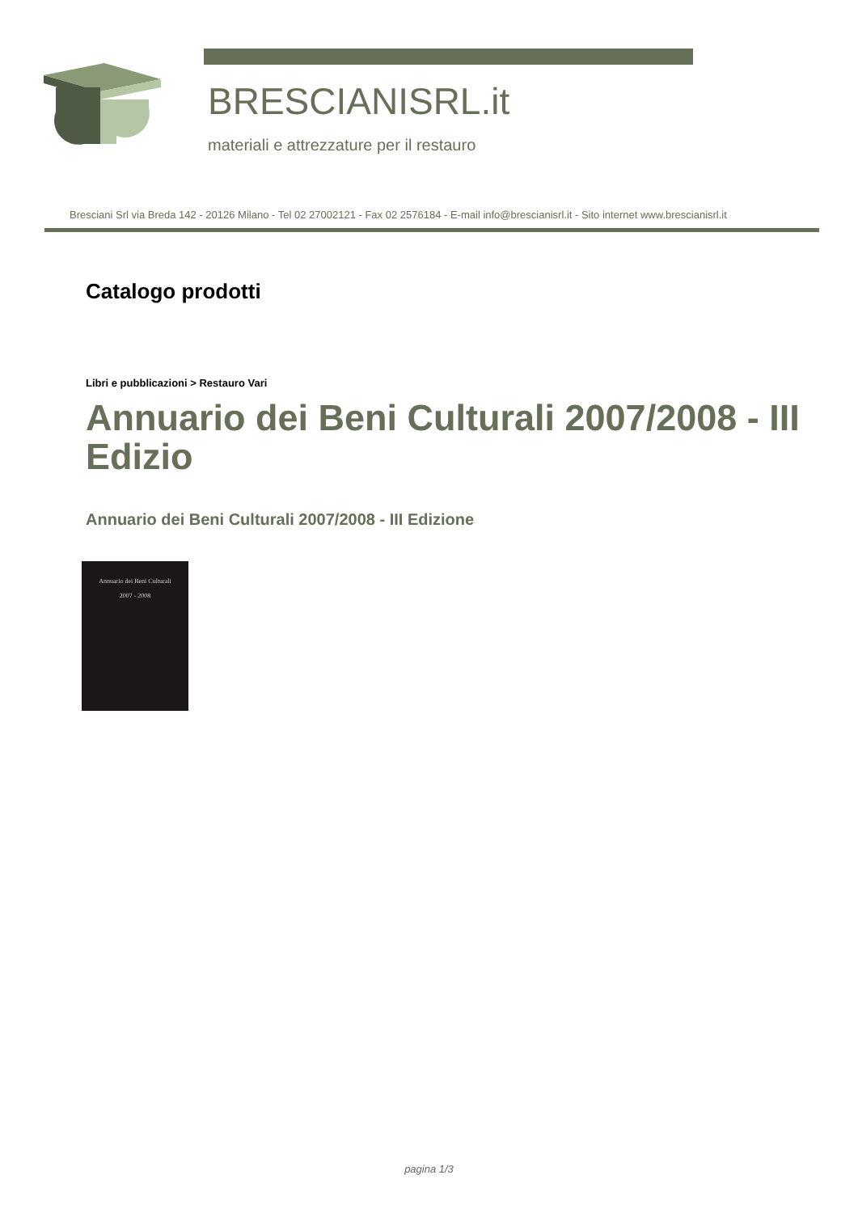BRESCIANISRL.it
materiali e attrezzature per il restauro
Bresciani Srl via Breda 142 - 20126 Milano - Tel 02 27002121 - Fax 02 2576184 - E-mail info@brescianisrl.it - Sito internet www.brescianisrl.it
Catalogo prodotti
Libri e pubblicazioni > Restauro Vari
Annuario dei Beni Culturali 2007/2008 - III Edizio
Annuario dei Beni Culturali 2007/2008 - III Edizione
Annuario dei Beni Culturali
2007 - 2008
pagina 1/3